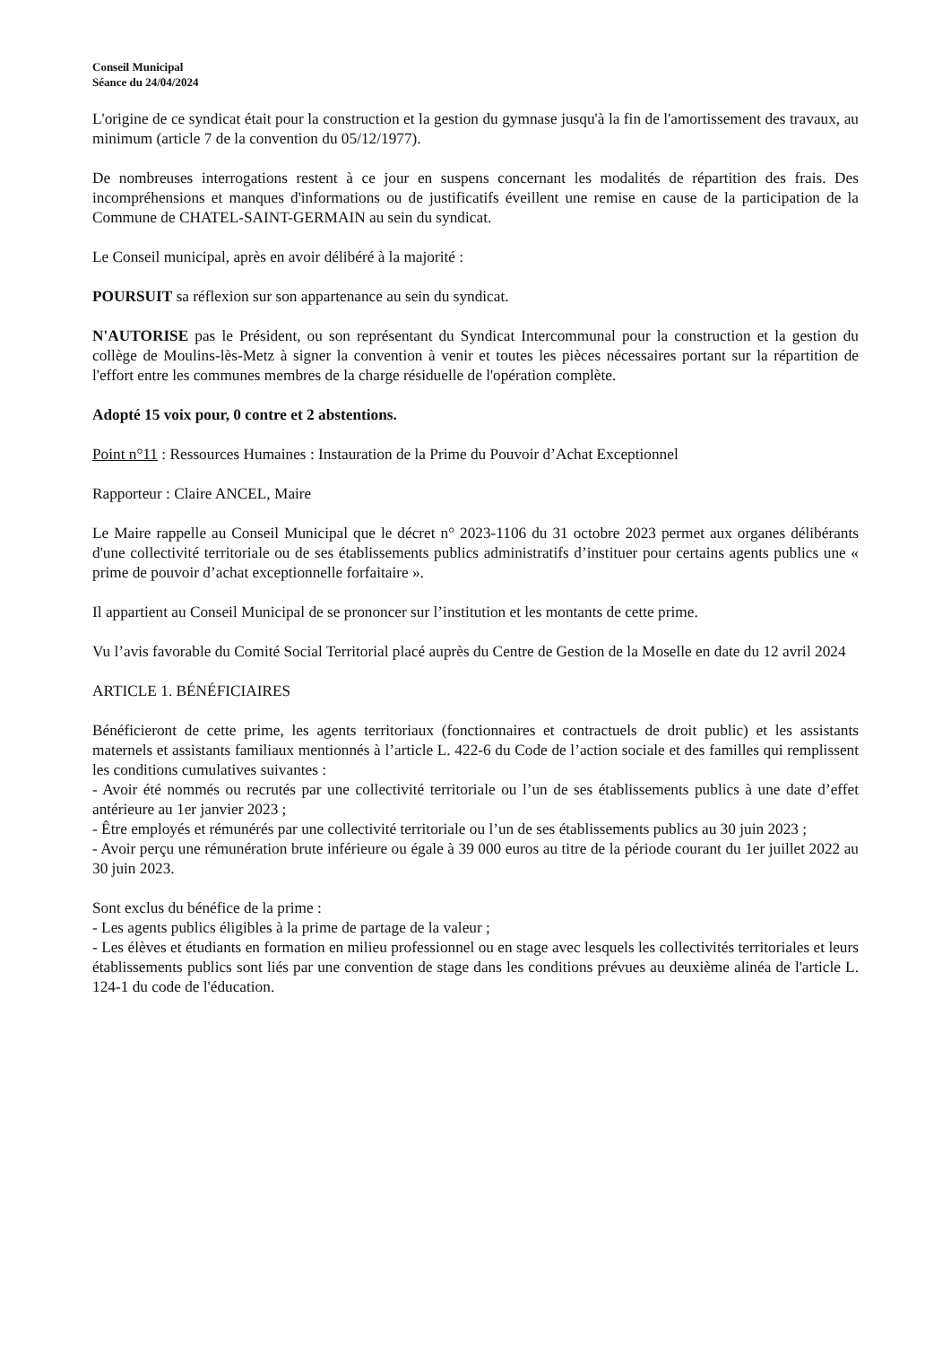Conseil Municipal
Séance du 24/04/2024
L'origine de ce syndicat était pour la construction et la gestion du gymnase jusqu'à la fin de l'amortissement des travaux, au minimum (article 7 de la convention du 05/12/1977).
De nombreuses interrogations restent à ce jour en suspens concernant les modalités de répartition des frais. Des incompréhensions et manques d'informations ou de justificatifs éveillent une remise en cause de la participation de la Commune de CHATEL-SAINT-GERMAIN au sein du syndicat.
Le Conseil municipal, après en avoir délibéré à la majorité :
POURSUIT sa réflexion sur son appartenance au sein du syndicat.
N'AUTORISE pas le Président, ou son représentant du Syndicat Intercommunal pour la construction et la gestion du collège de Moulins-lès-Metz à signer la convention à venir et toutes les pièces nécessaires portant sur la répartition de l'effort entre les communes membres de la charge résiduelle de l'opération complète.
Adopté 15 voix pour, 0 contre et 2 abstentions.
Point n°11 : Ressources Humaines : Instauration de la Prime du Pouvoir d’Achat Exceptionnel
Rapporteur : Claire ANCEL, Maire
Le Maire rappelle au Conseil Municipal que le décret n° 2023-1106 du 31 octobre 2023 permet aux organes délibérants d'une collectivité territoriale ou de ses établissements publics administratifs d’instituer pour certains agents publics une « prime de pouvoir d’achat exceptionnelle forfaitaire ».
Il appartient au Conseil Municipal de se prononcer sur l’institution et les montants de cette prime.
Vu l’avis favorable du Comité Social Territorial placé auprès du Centre de Gestion de la Moselle en date du 12 avril 2024
ARTICLE 1. BÉNÉFICIAIRES
Bénéficieront de cette prime, les agents territoriaux (fonctionnaires et contractuels de droit public) et les assistants maternels et assistants familiaux mentionnés à l’article L. 422-6 du Code de l’action sociale et des familles qui remplissent les conditions cumulatives suivantes :
- Avoir été nommés ou recrutés par une collectivité territoriale ou l’un de ses établissements publics à une date d’effet antérieure au 1er janvier 2023 ;
- Être employés et rémunérés par une collectivité territoriale ou l’un de ses établissements publics au 30 juin 2023 ;
- Avoir perçu une rémunération brute inférieure ou égale à 39 000 euros au titre de la période courant du 1er juillet 2022 au 30 juin 2023.
Sont exclus du bénéfice de la prime :
- Les agents publics éligibles à la prime de partage de la valeur ;
- Les élèves et étudiants en formation en milieu professionnel ou en stage avec lesquels les collectivités territoriales et leurs établissements publics sont liés par une convention de stage dans les conditions prévues au deuxième alinéa de l'article L. 124-1 du code de l'éducation.